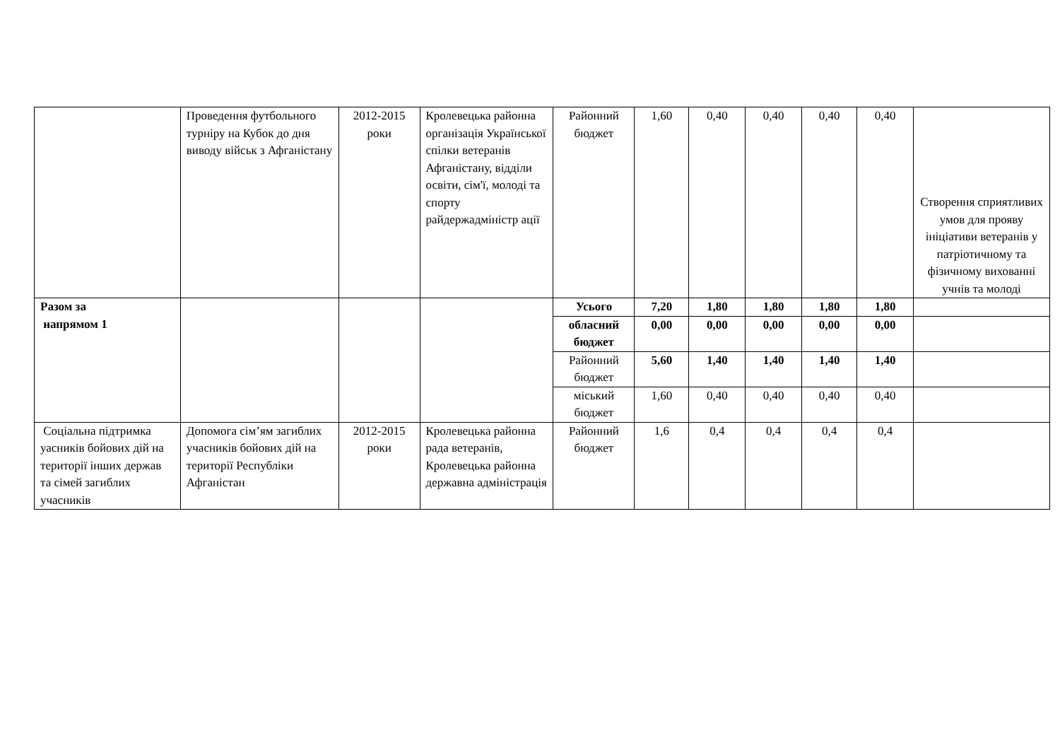| | Проведення футбольного турніру на Кубок до дня виводу військ з Афганістану | 2012-2015 роки | Кролевецька районна організація Української спілки ветеранів Афганістану, відділи освіти, сім'ї, молоді та спорту райдержадміністр ації | Районний бюджет | 1,60 | 0,40 | 0,40 | 0,40 | 0,40 | Створення сприятливих умов для прояву ініціативи ветеранів у патріотичному та фізичному вихованні учнів та молоді |
| Разом за напрямом 1 | | | | Усього | 7,20 | 1,80 | 1,80 | 1,80 | 1,80 | |
| | | | | обласний бюджет | 0,00 | 0,00 | 0,00 | 0,00 | 0,00 | |
| | | | | Районний бюджет | 5,60 | 1,40 | 1,40 | 1,40 | 1,40 | |
| | | | | міський бюджет | 1,60 | 0,40 | 0,40 | 0,40 | 0,40 | |
| Соціальна підтримка уасників бойових дій на території інших держав та сімей загиблих учасників | Допомога сім’ям загиблих учасників бойових дій на території Республіки Афганістан | 2012-2015 роки | Кролевецька районна рада ветеранів, Кролевецька районна державна адміністрація | Районний бюджет | 1,6 | 0,4 | 0,4 | 0,4 | 0,4 | |